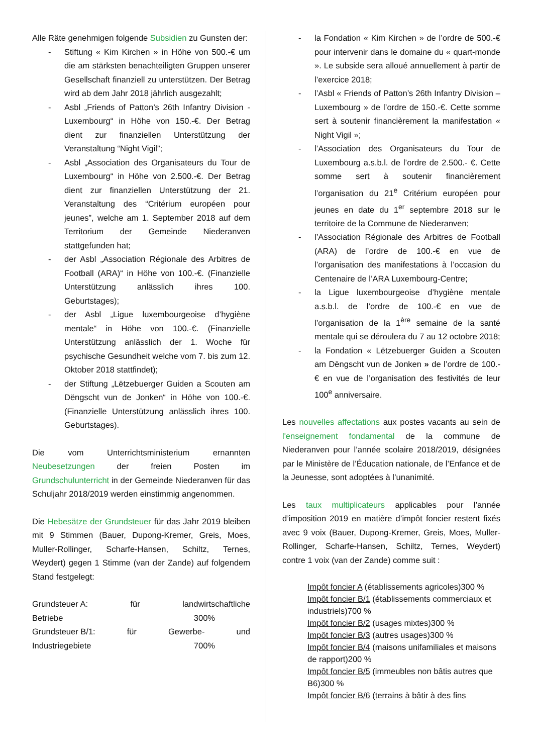Alle Räte genehmigen folgende Subsidien zu Gunsten der:
- Stiftung « Kim Kirchen » in Höhe von 500.-€ um die am stärksten benachteiligten Gruppen unserer Gesellschaft finanziell zu unterstützen. Der Betrag wird ab dem Jahr 2018 jährlich ausgezahlt;
- Asbl „Friends of Patton’s 26th Infantry Division - Luxembourg“ in Höhe von 150.-€. Der Betrag dient zur finanziellen Unterstützung der Veranstaltung “Night Vigil”;
- Asbl „Association des Organisateurs du Tour de Luxembourg“ in Höhe von 2.500.-€. Der Betrag dient zur finanziellen Unterstützung der 21. Veranstaltung des “Critérium européen pour jeunes”, welche am 1. September 2018 auf dem Territorium der Gemeinde Niederanven stattgefunden hat;
- der Asbl „Association Régionale des Arbitres de Football (ARA)“ in Höhe von 100.-€. (Finanzielle Unterstützung anlässlich ihres 100. Geburtstages);
- der Asbl „Ligue luxembourgeoise d’hygiène mentale“ in Höhe von 100.-€. (Finanzielle Unterstützung anlässlich der 1. Woche für psychische Gesundheit welche vom 7. bis zum 12. Oktober 2018 stattfindet);
- der Stiftung „Lëtzebuerger Guiden a Scouten am Dëngscht vun de Jonken“ in Höhe von 100.-€. (Finanzielle Unterstützung anlässlich ihres 100. Geburtstages).
Die vom Unterrichtsministerium ernannten Neubesetzungen der freien Posten im Grundschulunterricht in der Gemeinde Niederanven für das Schuljahr 2018/2019 werden einstimmig angenommen.
Die Hebesätze der Grundsteuer für das Jahr 2019 bleiben mit 9 Stimmen (Bauer, Dupong-Kremer, Greis, Moes, Muller-Rollinger, Scharfe-Hansen, Schiltz, Ternes, Weydert) gegen 1 Stimme (van der Zande) auf folgendem Stand festgelegt:
Grundsteuer A: für landwirtschaftliche
Betriebe 300%
Grundsteuer B/1: für Gewerbe- und
Industriegebiete 700%
- la Fondation « Kim Kirchen » de l’ordre de 500.-€ pour intervenir dans le domaine du « quart-monde ». Le subside sera alloué annuellement à partir de l’exercice 2018;
- l’Asbl « Friends of Patton’s 26th Infantry Division – Luxembourg » de l’ordre de 150.-€. Cette somme sert à soutenir financièrement la manifestation « Night Vigil »;
- l’Association des Organisateurs du Tour de Luxembourg a.s.b.l. de l’ordre de 2.500.- €. Cette somme sert à soutenir financièrement l’organisation du 21<sup>e</sup> Critérium européen pour jeunes en date du 1<sup>er</sup> septembre 2018 sur le territoire de la Commune de Niederanven;
- l’Association Régionale des Arbitres de Football (ARA) de l’ordre de 100.-€ en vue de l’organisation des manifestations à l’occasion du Centenaire de l’ARA Luxembourg-Centre;
- la Ligue luxembourgeoise d’hygiène mentale a.s.b.l. de l’ordre de 100.-€ en vue de l’organisation de la 1<sup>ère</sup> semaine de la santé mentale qui se déroulera du 7 au 12 octobre 2018;
- la Fondation « Lëtzebuerger Guiden a Scouten am Dëngscht vun de Jonken » de l’ordre de 100.-€ en vue de l’organisation des festivités de leur 100<sup>e</sup> anniversaire.
Les nouvelles affectations aux postes vacants au sein de l'enseignement fondamental de la commune de Niederanven pour l’année scolaire 2018/2019, désignées par le Ministère de l’Éducation nationale, de l’Enfance et de la Jeunesse, sont adoptées à l’unanimité.
Les taux multiplicateurs applicables pour l’année d’imposition 2019 en matière d’impôt foncier restent fixés avec 9 voix (Bauer, Dupong-Kremer, Greis, Moes, Muller-Rollinger, Scharfe-Hansen, Schiltz, Ternes, Weydert) contre 1 voix (van der Zande) comme suit :
Impôt foncier A (établissements agricoles)300 %
Impôt foncier B/1 (établissements commerciaux et industriels)700 %
Impôt foncier B/2 (usages mixtes)300 %
Impôt foncier B/3 (autres usages)300 %
Impôt foncier B/4 (maisons unifamiliales et maisons de rapport)200 %
Impôt foncier B/5 (immeubles non bâtis autres que B6)300 %
Impôt foncier B/6 (terrains à bâtir à des fins